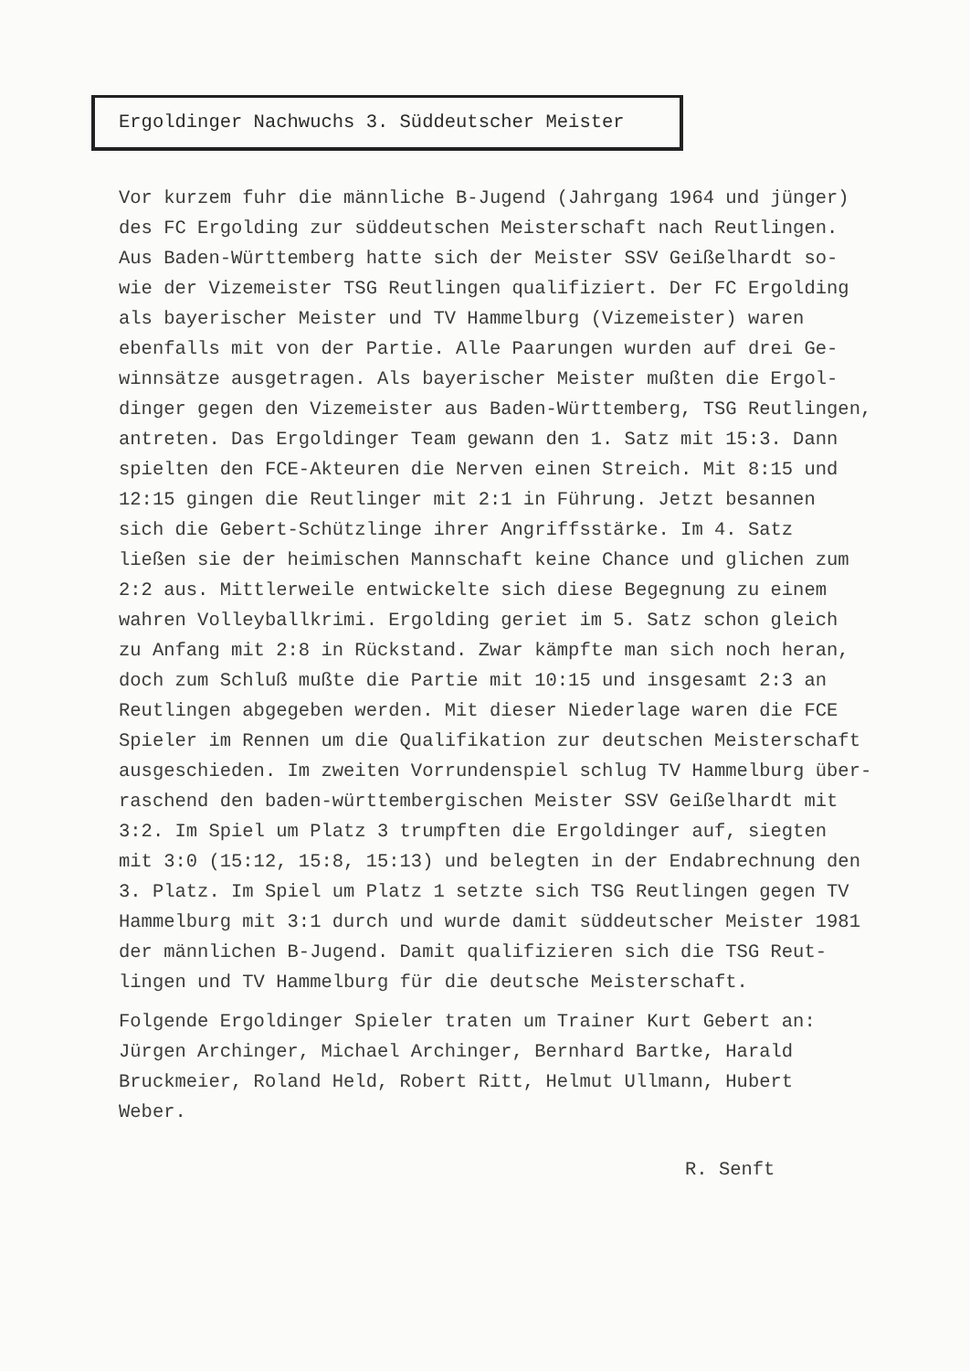Ergoldinger Nachwuchs 3. Süddeutscher Meister
Vor kurzem fuhr die männliche B-Jugend (Jahrgang 1964 und jünger)
des FC Ergolding zur süddeutschen Meisterschaft nach Reutlingen.
Aus Baden-Württemberg hatte sich der Meister SSV Geißelhardt so-
wie der Vizemeister TSG Reutlingen qualifiziert. Der FC Ergolding
als bayerischer Meister und TV Hammelburg (Vizemeister) waren
ebenfalls mit von der Partie. Alle Paarungen wurden auf drei Ge-
winnsätze ausgetragen. Als bayerischer Meister mußten die Ergol-
dinger gegen den Vizemeister aus Baden-Württemberg, TSG Reutlingen,
antreten. Das Ergoldinger Team gewann den 1. Satz mit 15:3. Dann
spielten den FCE-Akteuren die Nerven einen Streich. Mit 8:15 und
12:15 gingen die Reutlinger mit 2:1 in Führung. Jetzt besannen
sich die Gebert-Schützlinge ihrer Angriffsstärke. Im 4. Satz
ließen sie der heimischen Mannschaft keine Chance und glichen zum
2:2 aus. Mittlerweile entwickelte sich diese Begegnung zu einem
wahren Volleyballkrimi. Ergolding geriet im 5. Satz schon gleich
zu Anfang mit 2:8 in Rückstand. Zwar kämpfte man sich noch heran,
doch zum Schluß mußte die Partie mit 10:15 und insgesamt 2:3 an
Reutlingen abgegeben werden. Mit dieser Niederlage waren die FCE
Spieler im Rennen um die Qualifikation zur deutschen Meisterschaft
ausgeschieden. Im zweiten Vorrundenspiel schlug TV Hammelburg über-
raschend den baden-württembergischen Meister SSV Geißelhardt mit
3:2. Im Spiel um Platz 3 trumpften die Ergoldinger auf, siegten
mit 3:0 (15:12, 15:8, 15:13) und belegten in der Endabrechnung den
3. Platz. Im Spiel um Platz 1 setzte sich TSG Reutlingen gegen TV
Hammelburg mit 3:1 durch und wurde damit süddeutscher Meister 1981
der männlichen B-Jugend. Damit qualifizieren sich die TSG Reut-
lingen und TV Hammelburg für die deutsche Meisterschaft.
Folgende Ergoldinger Spieler traten um Trainer Kurt Gebert an:
Jürgen Archinger, Michael Archinger, Bernhard Bartke, Harald
Bruckmeier, Roland Held, Robert Ritt, Helmut Ullmann, Hubert
Weber.
R. Senft